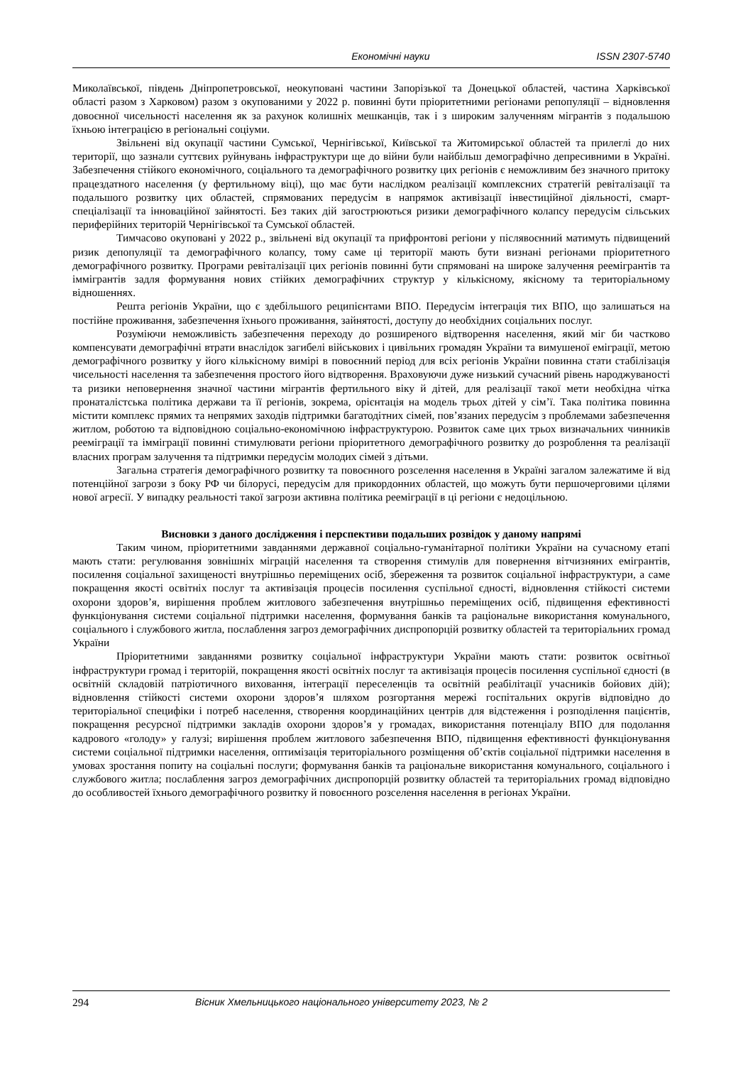Економічні науки ISSN 2307-5740
Миколаївської, південь Дніпропетровської, неокуповані частини Запорізької та Донецької областей, частина Харківської області разом з Харковом) разом з окупованими у 2022 р. повинні бути пріоритетними регіонами репопуляції – відновлення довоєнної чисельності населення як за рахунок колишніх мешканців, так і з широким залученням мігрантів з подальшою їхньою інтеграцією в регіональні соціуми.
Звільнені від окупації частини Сумської, Чернігівської, Київської та Житомирської областей та прилеглі до них території, що зазнали суттєвих руйнувань інфраструктури ще до війни були найбільш демографічно депресивними в Україні. Забезпечення стійкого економічного, соціального та демографічного розвитку цих регіонів є неможливим без значного притоку працездатного населення (у фертильному віці), що має бути наслідком реалізації комплексних стратегій ревіталізації та подальшого розвитку цих областей, спрямованих передусім в напрямок активізації інвестиційної діяльності, смарт-спеціалізації та інноваційної зайнятості. Без таких дій загострюються ризики демографічного колапсу передусім сільських периферійних територій Чернігівської та Сумської областей.
Тимчасово окуповані у 2022 р., звільнені від окупації та прифронтові регіони у післявоєнний матимуть підвищений ризик депопуляції та демографічного колапсу, тому саме ці території мають бути визнані регіонами пріоритетного демографічного розвитку. Програми ревіталізації цих регіонів повинні бути спрямовані на широке залучення реемігрантів та іммігрантів задля формування нових стійких демографічних структур у кількісному, якісному та територіальному відношеннях.
Решта регіонів України, що є здебільшого реципієнтами ВПО. Передусім інтеграція тих ВПО, що залишаться на постійне проживання, забезпечення їхнього проживання, зайнятості, доступу до необхідних соціальних послуг.
Розуміючи неможливість забезпечення переходу до розширеного відтворення населення, який міг би частково компенсувати демографічні втрати внаслідок загибелі військових і цивільних громадян України та вимушеної еміграції, метою демографічного розвитку у його кількісному вимірі в повоєнний період для всіх регіонів України повинна стати стабілізація чисельності населення та забезпечення простого його відтворення. Враховуючи дуже низький сучасний рівень народжуваності та ризики неповернення значної частини мігрантів фертильного віку й дітей, для реалізації такої мети необхідна чітка пронаталістська політика держави та її регіонів, зокрема, орієнтація на модель трьох дітей у сім’ї. Така політика повинна містити комплекс прямих та непрямих заходів підтримки багатодітних сімей, пов’язаних передусім з проблемами забезпечення житлом, роботою та відповідною соціально-економічною інфраструктурою. Розвиток саме цих трьох визначальних чинників реемiграції та імміграції повинні стимулювати регіони пріоритетного демографічного розвитку до розроблення та реалізації власних програм залучення та підтримки передусім молодих сімей з дітьми.
Загальна стратегія демографічного розвитку та повоєнного розселення населення в Україні загалом залежатиме й від потенційної загрози з боку РФ чи білорусі, передусім для прикордонних областей, що можуть бути першочерговими цілями нової агресії. У випадку реальності такої загрози активна політика реемiграції в ці регіони є недоцільною.
Висновки з даного дослідження і перспективи подальших розвідок у даному напрямі
Таким чином, пріоритетними завданнями державної соціально-гуманітарної політики України на сучасному етапі мають стати: регулювання зовнішніх міграцій населення та створення стимулів для повернення вітчизняних емігрантів, посилення соціальної захищеності внутрішньо переміщених осіб, збереження та розвиток соціальної інфраструктури, а саме покращення якості освітніх послуг та активізація процесів посилення суспільної єдності, відновлення стійкості системи охорони здоров’я, вирішення проблем житлового забезпечення внутрішньо переміщених осіб, підвищення ефективності функціонування системи соціальної підтримки населення, формування банків та раціональне використання комунального, соціального і службового житла, послаблення загроз демографічних диспропорцій розвитку областей та територіальних громад України
Пріоритетними завданнями розвитку соціальної інфраструктури України мають стати: розвиток освітньої інфраструктури громад і територій, покращення якості освітніх послуг та активізація процесів посилення суспільної єдності (в освітній складовій патріотичного виховання, інтеграції переселенців та освітній реабілітації учасників бойових дій); відновлення стійкості системи охорони здоров’я шляхом розгортання мережі госпітальних округів відповідно до територіальної специфіки і потреб населення, створення координаційних центрів для відстеження і розподілення пацієнтів, покращення ресурсної підтримки закладів охорони здоров’я у громадах, використання потенціалу ВПО для подолання кадрового «голоду» у галузі; вирішення проблем житлового забезпечення ВПО, підвищення ефективності функціонування системи соціальної підтримки населення, оптимізація територіального розміщення об’єктів соціальної підтримки населення в умовах зростання попиту на соціальні послуги; формування банків та раціональне використання комунального, соціального і службового житла; послаблення загроз демографічних диспропорцій розвитку областей та територіальних громад відповідно до особливостей їхнього демографічного розвитку й повоєнного розселення населення в регіонах України.
294 Вісник Хмельницького національного університету 2023, № 2